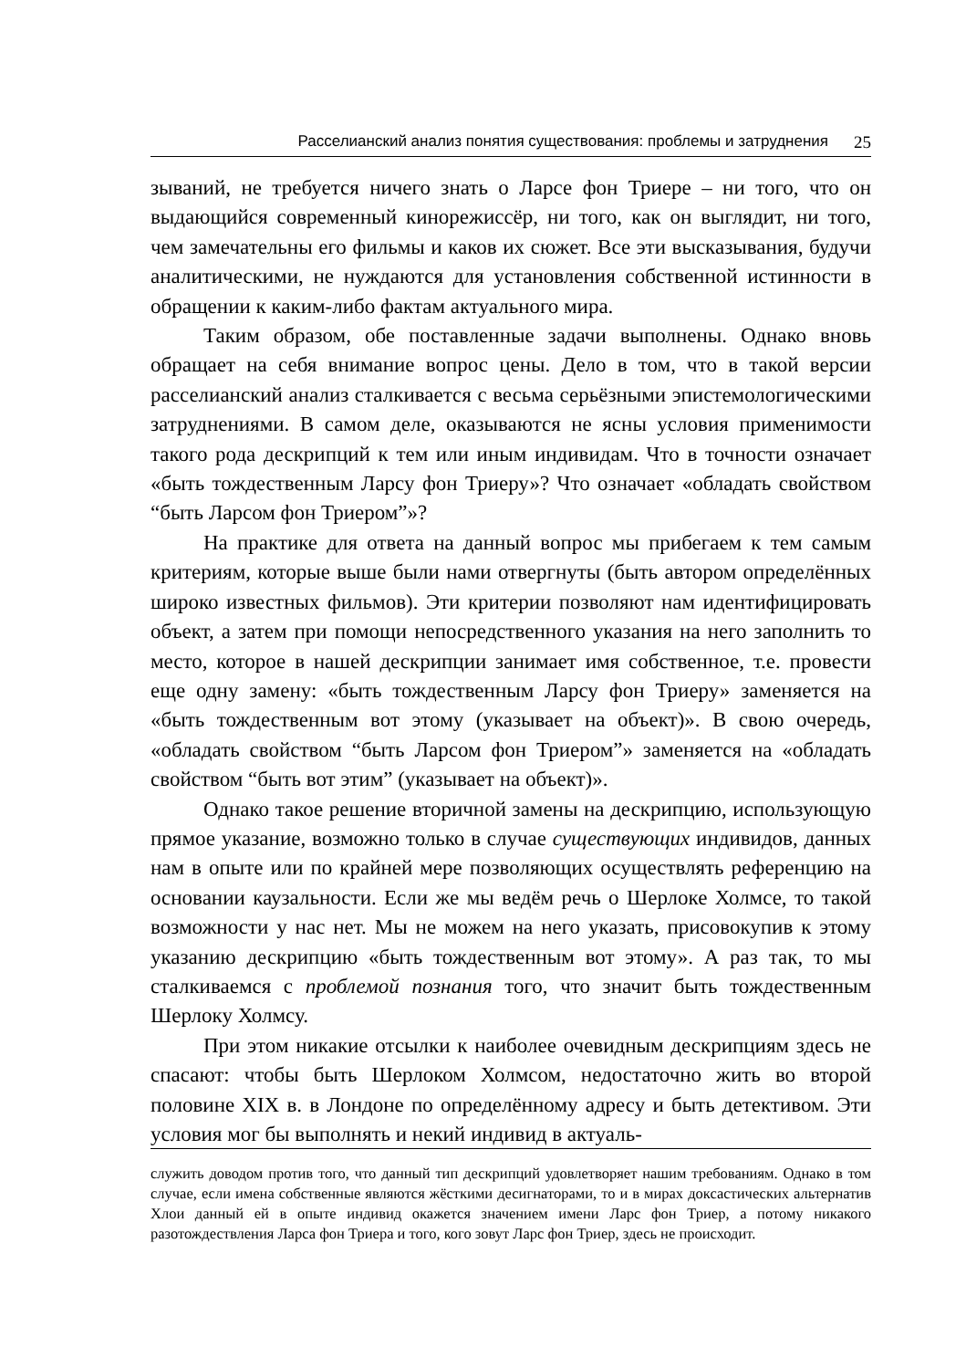Расселианский анализ понятия существования: проблемы и затруднения 25
зываний, не требуется ничего знать о Ларсе фон Триере – ни того, что он выдающийся современный кинорежиссёр, ни того, как он выглядит, ни того, чем замечательны его фильмы и каков их сюжет. Все эти высказывания, будучи аналитическими, не нуждаются для установления собственной истинности в обращении к каким-либо фактам актуального мира.
Таким образом, обе поставленные задачи выполнены. Однако вновь обращает на себя внимание вопрос цены. Дело в том, что в такой версии расселианский анализ сталкивается с весьма серьёзными эпистемологическими затруднениями. В самом деле, оказываются не ясны условия применимости такого рода дескрипций к тем или иным индивидам. Что в точности означает «быть тождественным Ларсу фон Триеру»? Что означает «обладать свойством “быть Ларсом фон Триером”»?
На практике для ответа на данный вопрос мы прибегаем к тем самым критериям, которые выше были нами отвергнуты (быть автором определённых широко известных фильмов). Эти критерии позволяют нам идентифицировать объект, а затем при помощи непосредственного указания на него заполнить то место, которое в нашей дескрипции занимает имя собственное, т.е. провести еще одну замену: «быть тождественным Ларсу фон Триеру» заменяется на «быть тождественным вот этому (указывает на объект)». В свою очередь, «обладать свойством “быть Ларсом фон Триером”» заменяется на «обладать свойством “быть вот этим” (указывает на объект)».
Однако такое решение вторичной замены на дескрипцию, использующую прямое указание, возможно только в случае существующих индивидов, данных нам в опыте или по крайней мере позволяющих осуществлять референцию на основании каузальности. Если же мы ведём речь о Шерлоке Холмсе, то такой возможности у нас нет. Мы не можем на него указать, присовокупив к этому указанию дескрипцию «быть тождественным вот этому». А раз так, то мы сталкиваемся с проблемой познания того, что значит быть тождественным Шерлоку Холмсу.
При этом никакие отсылки к наиболее очевидным дескрипциям здесь не спасают: чтобы быть Шерлоком Холмсом, недостаточно жить во второй половине XIX в. в Лондоне по определённому адресу и быть детективом. Эти условия мог бы выполнять и некий индивид в актуаль-
служить доводом против того, что данный тип дескрипций удовлетворяет нашим требованиям. Однако в том случае, если имена собственные являются жёсткими десигнаторами, то и в мирах доксастических альтернатив Хлои данный ей в опыте индивид окажется значением имени Ларс фон Триер, а потому никакого разотождествления Ларса фон Триера и того, кого зовут Ларс фон Триер, здесь не происходит.